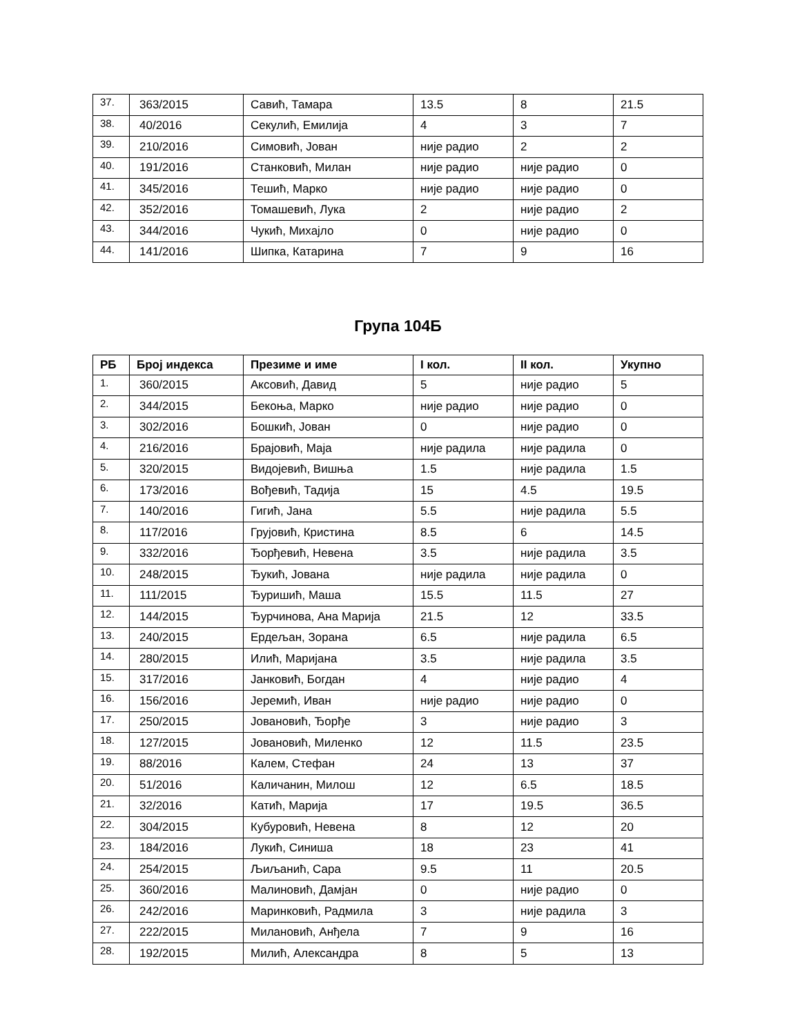| 37. | 363/2015 | Савић, Тамара | 13.5 | 8 | 21.5 |
| 38. | 40/2016 | Секулић, Емилија | 4 | 3 | 7 |
| 39. | 210/2016 | Симовић, Јован | није радио | 2 | 2 |
| 40. | 191/2016 | Станковић, Милан | није радио | није радио | 0 |
| 41. | 345/2016 | Тешић, Марко | није радио | није радио | 0 |
| 42. | 352/2016 | Томашевић, Лука | 2 | није радио | 2 |
| 43. | 344/2016 | Чукић, Михајло | 0 | није радио | 0 |
| 44. | 141/2016 | Шипка, Катарина | 7 | 9 | 16 |
Група 104Б
| РБ | Број индекса | Презиме и име | I кол. | II кол. | Укупно |
| --- | --- | --- | --- | --- | --- |
| 1. | 360/2015 | Аксовић, Давид | 5 | није радио | 5 |
| 2. | 344/2015 | Бекоња, Марко | није радио | није радио | 0 |
| 3. | 302/2016 | Бошкић, Јован | 0 | није радио | 0 |
| 4. | 216/2016 | Брајовић, Маја | није радила | није радила | 0 |
| 5. | 320/2015 | Видојевић, Вишња | 1.5 | није радила | 1.5 |
| 6. | 173/2016 | Вођевић, Тадија | 15 | 4.5 | 19.5 |
| 7. | 140/2016 | Гигић, Јана | 5.5 | није радила | 5.5 |
| 8. | 117/2016 | Грујовић, Кристина | 8.5 | 6 | 14.5 |
| 9. | 332/2016 | Ђорђевић, Невена | 3.5 | није радила | 3.5 |
| 10. | 248/2015 | Ђукић, Јована | није радила | није радила | 0 |
| 11. | 111/2015 | Ђуришић, Маша | 15.5 | 11.5 | 27 |
| 12. | 144/2015 | Ђурчинова, Ана Марија | 21.5 | 12 | 33.5 |
| 13. | 240/2015 | Ердељан, Зорана | 6.5 | није радила | 6.5 |
| 14. | 280/2015 | Илић, Маријана | 3.5 | није радила | 3.5 |
| 15. | 317/2016 | Јанковић, Богдан | 4 | није радио | 4 |
| 16. | 156/2016 | Јеремић, Иван | није радио | није радио | 0 |
| 17. | 250/2015 | Јовановић, Ђорђе | 3 | није радио | 3 |
| 18. | 127/2015 | Јовановић, Миленко | 12 | 11.5 | 23.5 |
| 19. | 88/2016 | Калем, Стефан | 24 | 13 | 37 |
| 20. | 51/2016 | Каличанин, Милош | 12 | 6.5 | 18.5 |
| 21. | 32/2016 | Катић, Марија | 17 | 19.5 | 36.5 |
| 22. | 304/2015 | Кубуровић, Невена | 8 | 12 | 20 |
| 23. | 184/2016 | Лукић, Синиша | 18 | 23 | 41 |
| 24. | 254/2015 | Љиљанић, Сара | 9.5 | 11 | 20.5 |
| 25. | 360/2016 | Малиновић, Дамјан | 0 | није радио | 0 |
| 26. | 242/2016 | Маринковић, Радмила | 3 | није радила | 3 |
| 27. | 222/2015 | Милановић, Анђела | 7 | 9 | 16 |
| 28. | 192/2015 | Милић, Александра | 8 | 5 | 13 |